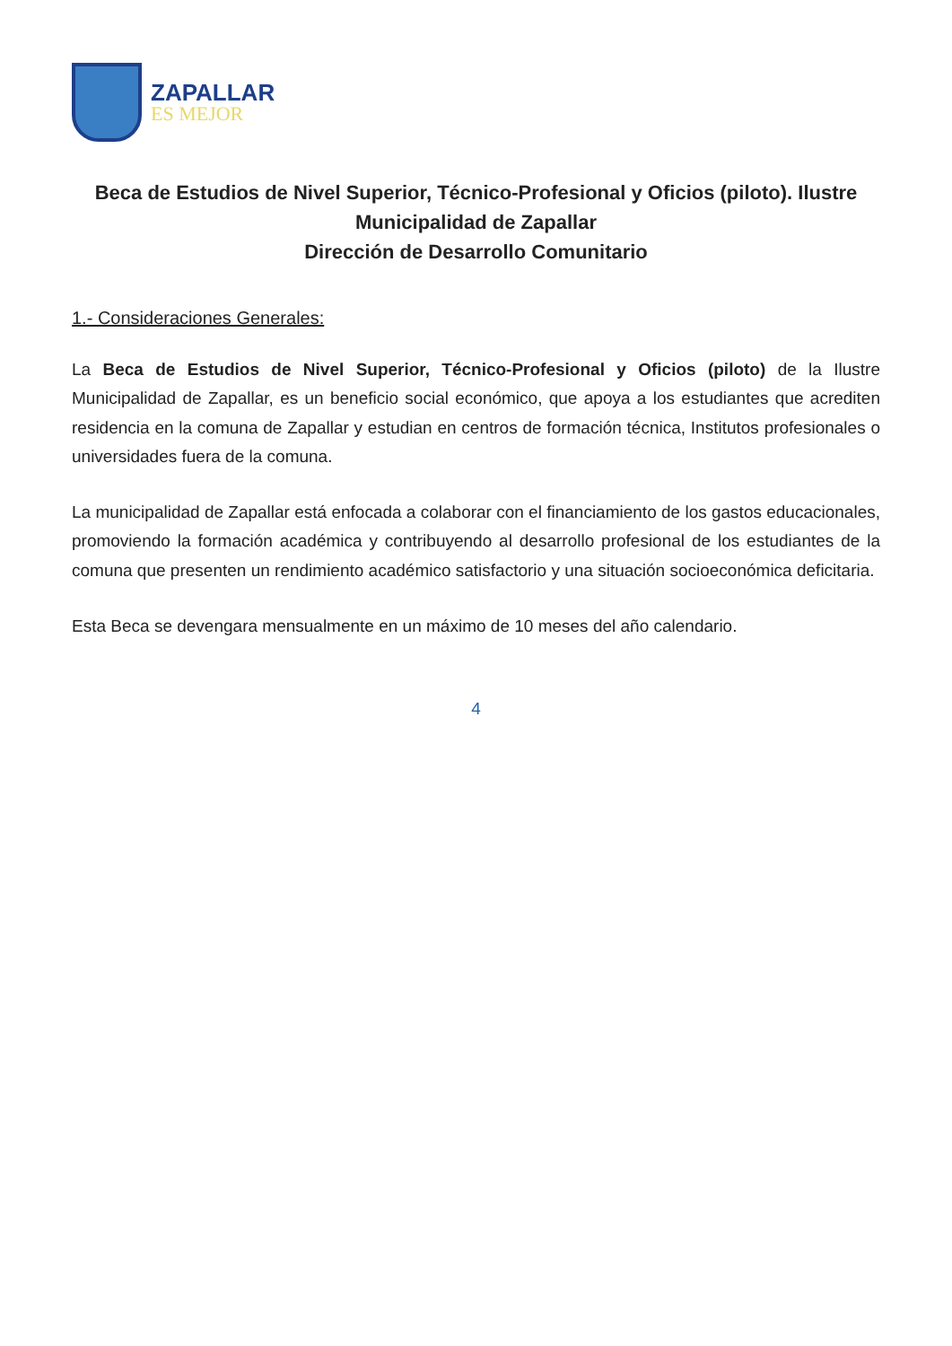ZAPALLAR
ES MEJOR
Beca de Estudios de Nivel Superior, Técnico-Profesional y Oficios (piloto). Ilustre Municipalidad de Zapallar
Dirección de Desarrollo Comunitario
1.- Consideraciones Generales:
La Beca de Estudios de Nivel Superior, Técnico-Profesional y Oficios (piloto) de la Ilustre Municipalidad de Zapallar, es un beneficio social económico, que apoya a los estudiantes que acrediten residencia en la comuna de Zapallar y estudian en centros de formación técnica, Institutos profesionales o universidades fuera de la comuna.
La municipalidad de Zapallar está enfocada a colaborar con el financiamiento de los gastos educacionales, promoviendo la formación académica y contribuyendo al desarrollo profesional de los estudiantes de la comuna que presenten un rendimiento académico satisfactorio y una situación socioeconómica deficitaria.
Esta Beca se devengara mensualmente en un máximo de 10 meses del año calendario.
4